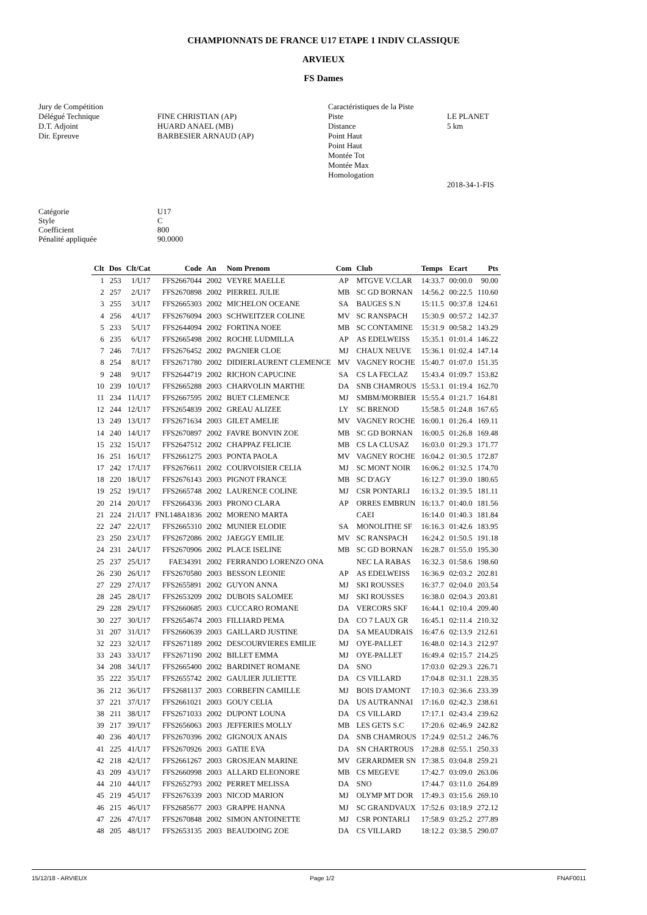CHAMPIONNATS DE FRANCE U17 ETAPE 1 INDIV CLASSIQUE
ARVIEUX
FS Dames
Jury de Compétition Délégué Technique D.T. Adjoint Dir. Epreuve
FINE CHRISTIAN (AP) HUARD ANAEL (MB) BARBESIER ARNAUD (AP)
Caractéristiques de la Piste Piste Distance Point Haut Point Haut Montée Tot Montée Max Homologation
LE PLANET 5 km 2018-34-1-FIS
Catégorie Style Coefficient Pénalité appliquée
U17 C 800 90.0000
| Clt | Dos | Clt/Cat | Code | An | Nom Prenom | Com | Club | Temps | Ecart | Pts |
| --- | --- | --- | --- | --- | --- | --- | --- | --- | --- | --- |
| 1 | 253 | 1/U17 | FFS2667044 | 2002 | VEYRE MAELLE | AP | MTGVE V.CLAR | 14:33.7 | 00:00.0 | 90.00 |
| 2 | 257 | 2/U17 | FFS2670898 | 2002 | PIERREL JULIE | MB | SC GD BORNAN | 14:56.2 | 00:22.5 | 110.60 |
| 3 | 255 | 3/U17 | FFS2665303 | 2002 | MICHELON OCEANE | SA | BAUGES S.N | 15:11.5 | 00:37.8 | 124.61 |
| 4 | 256 | 4/U17 | FFS2676094 | 2003 | SCHWEITZER COLINE | MV | SC RANSPACH | 15:30.9 | 00:57.2 | 142.37 |
| 5 | 233 | 5/U17 | FFS2644094 | 2002 | FORTINA NOEE | MB | SC CONTAMINE | 15:31.9 | 00:58.2 | 143.29 |
| 6 | 235 | 6/U17 | FFS2665498 | 2002 | ROCHE LUDMILLA | AP | AS EDELWEISS | 15:35.1 | 01:01.4 | 146.22 |
| 7 | 246 | 7/U17 | FFS2676452 | 2002 | PAGNIER CLOE | MJ | CHAUX NEUVE | 15:36.1 | 01:02.4 | 147.14 |
| 8 | 254 | 8/U17 | FFS2671780 | 2002 | DIDIERLAURENT CLEMENCE | MV | VAGNEY ROCHE | 15:40.7 | 01:07.0 | 151.35 |
| 9 | 248 | 9/U17 | FFS2644719 | 2002 | RICHON CAPUCINE | SA | CS LA FECLAZ | 15:43.4 | 01:09.7 | 153.82 |
| 10 | 239 | 10/U17 | FFS2665288 | 2003 | CHARVOLIN MARTHE | DA | SNB CHAMROUS | 15:53.1 | 01:19.4 | 162.70 |
| 11 | 234 | 11/U17 | FFS2667595 | 2002 | BUET CLEMENCE | MJ | SMBM/MORBIER | 15:55.4 | 01:21.7 | 164.81 |
| 12 | 244 | 12/U17 | FFS2654839 | 2002 | GREAU ALIZEE | LY | SC BRENOD | 15:58.5 | 01:24.8 | 167.65 |
| 13 | 249 | 13/U17 | FFS2671634 | 2003 | GILET AMELIE | MV | VAGNEY ROCHE | 16:00.1 | 01:26.4 | 169.11 |
| 14 | 240 | 14/U17 | FFS2670897 | 2002 | FAVRE BONVIN ZOE | MB | SC GD BORNAN | 16:00.5 | 01:26.8 | 169.48 |
| 15 | 232 | 15/U17 | FFS2647512 | 2002 | CHAPPAZ FELICIE | MB | CS LA CLUSAZ | 16:03.0 | 01:29.3 | 171.77 |
| 16 | 251 | 16/U17 | FFS2661275 | 2003 | PONTA PAOLA | MV | VAGNEY ROCHE | 16:04.2 | 01:30.5 | 172.87 |
| 17 | 242 | 17/U17 | FFS2676611 | 2002 | COURVOISIER CELIA | MJ | SC MONT NOIR | 16:06.2 | 01:32.5 | 174.70 |
| 18 | 220 | 18/U17 | FFS2676143 | 2003 | PIGNOT FRANCE | MB | SC D'AGY | 16:12.7 | 01:39.0 | 180.65 |
| 19 | 252 | 19/U17 | FFS2665748 | 2002 | LAURENCE COLINE | MJ | CSR PONTARLI | 16:13.2 | 01:39.5 | 181.11 |
| 20 | 214 | 20/U17 | FFS2664336 | 2003 | PRONO CLARA | AP | ORRES EMBRUN | 16:13.7 | 01:40.0 | 181.56 |
| 21 | 224 | 21/U17 | FNL148A1836 | 2002 | MORENO MARTA | | CAEI | 16:14.0 | 01:40.3 | 181.84 |
| 22 | 247 | 22/U17 | FFS2665310 | 2002 | MUNIER ELODIE | SA | MONOLITHE SF | 16:16.3 | 01:42.6 | 183.95 |
| 23 | 250 | 23/U17 | FFS2672086 | 2002 | JAEGGY EMILIE | MV | SC RANSPACH | 16:24.2 | 01:50.5 | 191.18 |
| 24 | 231 | 24/U17 | FFS2670906 | 2002 | PLACE ISELINE | MB | SC GD BORNAN | 16:28.7 | 01:55.0 | 195.30 |
| 25 | 237 | 25/U17 | FAE34391 | 2002 | FERRANDO LORENZO ONA | | NEC LA RABAS | 16:32.3 | 01:58.6 | 198.60 |
| 26 | 230 | 26/U17 | FFS2670580 | 2003 | BESSON LEONIE | AP | AS EDELWEISS | 16:36.9 | 02:03.2 | 202.81 |
| 27 | 229 | 27/U17 | FFS2655891 | 2002 | GUYON ANNA | MJ | SKI ROUSSES | 16:37.7 | 02:04.0 | 203.54 |
| 28 | 245 | 28/U17 | FFS2653209 | 2002 | DUBOIS SALOMEE | MJ | SKI ROUSSES | 16:38.0 | 02:04.3 | 203.81 |
| 29 | 228 | 29/U17 | FFS2660685 | 2003 | CUCCARO ROMANE | DA | VERCORS SKF | 16:44.1 | 02:10.4 | 209.40 |
| 30 | 227 | 30/U17 | FFS2654674 | 2003 | FILLIARD PEMA | DA | CO 7 LAUX GR | 16:45.1 | 02:11.4 | 210.32 |
| 31 | 207 | 31/U17 | FFS2660639 | 2003 | GAILLARD JUSTINE | DA | SA MEAUDRAIS | 16:47.6 | 02:13.9 | 212.61 |
| 32 | 223 | 32/U17 | FFS2671189 | 2002 | DESCOURVIERES EMILIE | MJ | OYE-PALLET | 16:48.0 | 02:14.3 | 212.97 |
| 33 | 243 | 33/U17 | FFS2671190 | 2002 | BILLET EMMA | MJ | OYE-PALLET | 16:49.4 | 02:15.7 | 214.25 |
| 34 | 208 | 34/U17 | FFS2665400 | 2002 | BARDINET ROMANE | DA | SNO | 17:03.0 | 02:29.3 | 226.71 |
| 35 | 222 | 35/U17 | FFS2655742 | 2002 | GAULIER JULIETTE | DA | CS VILLARD | 17:04.8 | 02:31.1 | 228.35 |
| 36 | 212 | 36/U17 | FFS2681137 | 2003 | CORBEFIN CAMILLE | MJ | BOIS D'AMONT | 17:10.3 | 02:36.6 | 233.39 |
| 37 | 221 | 37/U17 | FFS2661021 | 2003 | GOUY CELIA | DA | US AUTRANNAI | 17:16.0 | 02:42.3 | 238.61 |
| 38 | 211 | 38/U17 | FFS2671033 | 2002 | DUPONT LOUNA | DA | CS VILLARD | 17:17.1 | 02:43.4 | 239.62 |
| 39 | 217 | 39/U17 | FFS2656063 | 2003 | JEFFERIES MOLLY | MB | LES GETS S.C | 17:20.6 | 02:46.9 | 242.82 |
| 40 | 236 | 40/U17 | FFS2670396 | 2002 | GIGNOUX ANAIS | DA | SNB CHAMROUS | 17:24.9 | 02:51.2 | 246.76 |
| 41 | 225 | 41/U17 | FFS2670926 | 2003 | GATIE EVA | DA | SN CHARTROUS | 17:28.8 | 02:55.1 | 250.33 |
| 42 | 218 | 42/U17 | FFS2661267 | 2003 | GROSJEAN MARINE | MV | GERARDMER SN | 17:38.5 | 03:04.8 | 259.21 |
| 43 | 209 | 43/U17 | FFS2660998 | 2003 | ALLARD ELEONORE | MB | CS MEGEVE | 17:42.7 | 03:09.0 | 263.06 |
| 44 | 210 | 44/U17 | FFS2652793 | 2002 | PERRET MELISSA | DA | SNO | 17:44.7 | 03:11.0 | 264.89 |
| 45 | 219 | 45/U17 | FFS2676339 | 2003 | NICOD MARION | MJ | OLYMP MT DOR | 17:49.3 | 03:15.6 | 269.10 |
| 46 | 215 | 46/U17 | FFS2685677 | 2003 | GRAPPE HANNA | MJ | SC GRANDVAUX | 17:52.6 | 03:18.9 | 272.12 |
| 47 | 226 | 47/U17 | FFS2670848 | 2002 | SIMON ANTOINETTE | MJ | CSR PONTARLI | 17:58.9 | 03:25.2 | 277.89 |
| 48 | 205 | 48/U17 | FFS2653135 | 2003 | BEAUDOING ZOE | DA | CS VILLARD | 18:12.2 | 03:38.5 | 290.07 |
15/12/18 - ARVIEUX Page 1/2 FNAF0011